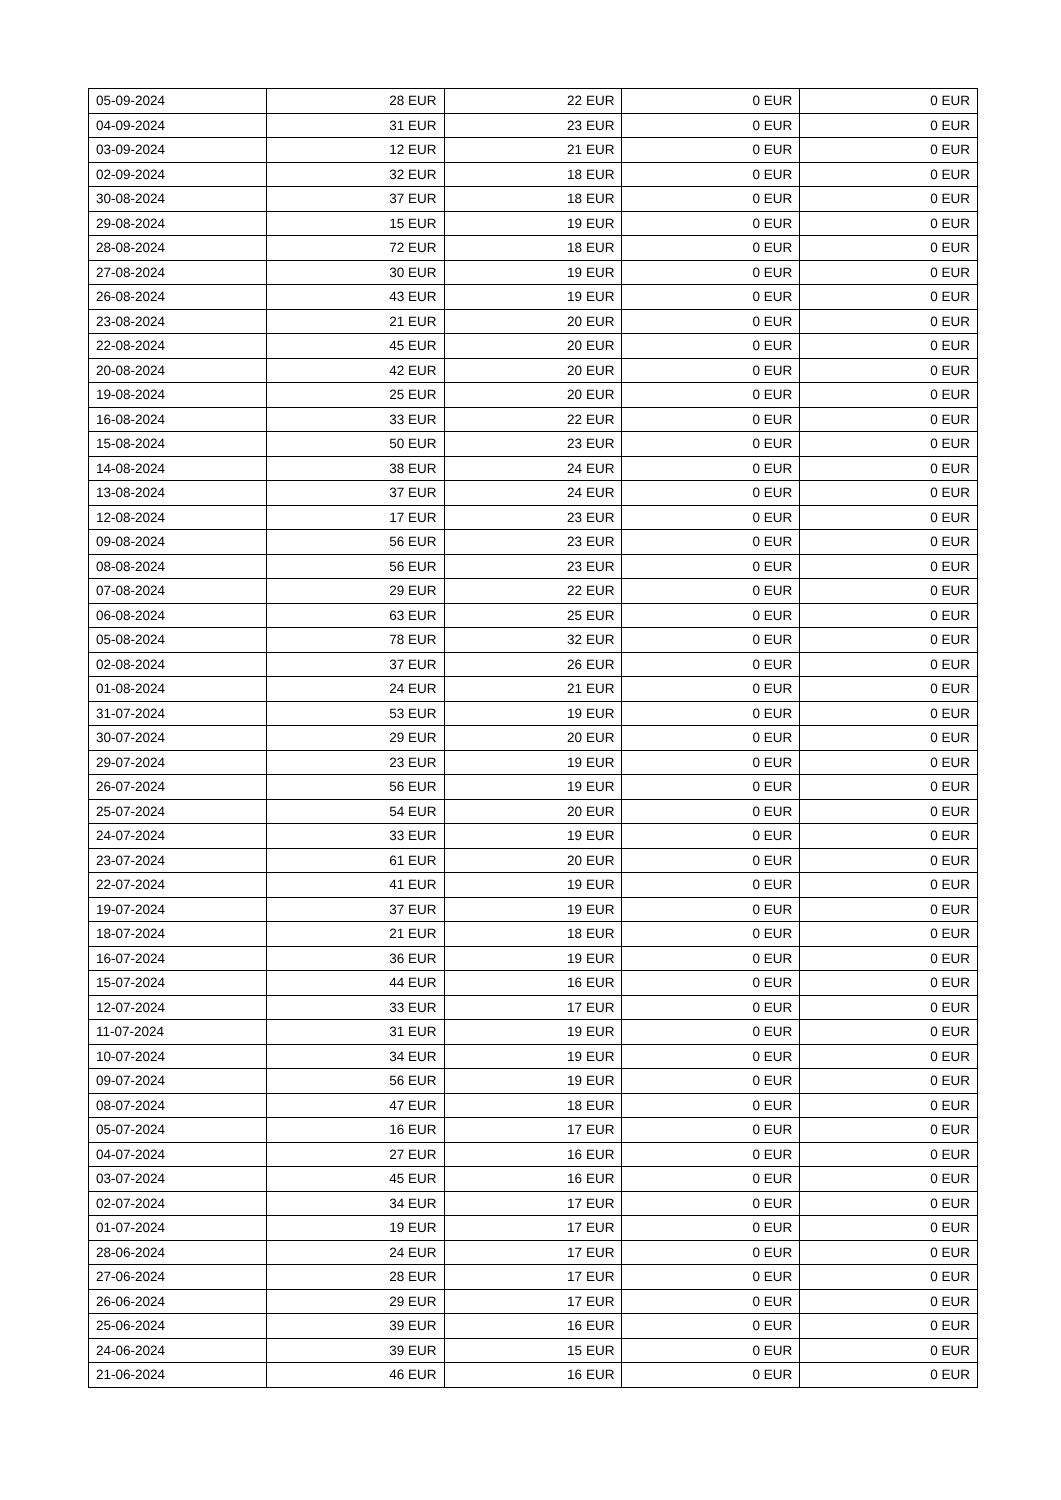| 05-09-2024 | 28 EUR | 22 EUR | 0 EUR | 0 EUR |
| 04-09-2024 | 31 EUR | 23 EUR | 0 EUR | 0 EUR |
| 03-09-2024 | 12 EUR | 21 EUR | 0 EUR | 0 EUR |
| 02-09-2024 | 32 EUR | 18 EUR | 0 EUR | 0 EUR |
| 30-08-2024 | 37 EUR | 18 EUR | 0 EUR | 0 EUR |
| 29-08-2024 | 15 EUR | 19 EUR | 0 EUR | 0 EUR |
| 28-08-2024 | 72 EUR | 18 EUR | 0 EUR | 0 EUR |
| 27-08-2024 | 30 EUR | 19 EUR | 0 EUR | 0 EUR |
| 26-08-2024 | 43 EUR | 19 EUR | 0 EUR | 0 EUR |
| 23-08-2024 | 21 EUR | 20 EUR | 0 EUR | 0 EUR |
| 22-08-2024 | 45 EUR | 20 EUR | 0 EUR | 0 EUR |
| 20-08-2024 | 42 EUR | 20 EUR | 0 EUR | 0 EUR |
| 19-08-2024 | 25 EUR | 20 EUR | 0 EUR | 0 EUR |
| 16-08-2024 | 33 EUR | 22 EUR | 0 EUR | 0 EUR |
| 15-08-2024 | 50 EUR | 23 EUR | 0 EUR | 0 EUR |
| 14-08-2024 | 38 EUR | 24 EUR | 0 EUR | 0 EUR |
| 13-08-2024 | 37 EUR | 24 EUR | 0 EUR | 0 EUR |
| 12-08-2024 | 17 EUR | 23 EUR | 0 EUR | 0 EUR |
| 09-08-2024 | 56 EUR | 23 EUR | 0 EUR | 0 EUR |
| 08-08-2024 | 56 EUR | 23 EUR | 0 EUR | 0 EUR |
| 07-08-2024 | 29 EUR | 22 EUR | 0 EUR | 0 EUR |
| 06-08-2024 | 63 EUR | 25 EUR | 0 EUR | 0 EUR |
| 05-08-2024 | 78 EUR | 32 EUR | 0 EUR | 0 EUR |
| 02-08-2024 | 37 EUR | 26 EUR | 0 EUR | 0 EUR |
| 01-08-2024 | 24 EUR | 21 EUR | 0 EUR | 0 EUR |
| 31-07-2024 | 53 EUR | 19 EUR | 0 EUR | 0 EUR |
| 30-07-2024 | 29 EUR | 20 EUR | 0 EUR | 0 EUR |
| 29-07-2024 | 23 EUR | 19 EUR | 0 EUR | 0 EUR |
| 26-07-2024 | 56 EUR | 19 EUR | 0 EUR | 0 EUR |
| 25-07-2024 | 54 EUR | 20 EUR | 0 EUR | 0 EUR |
| 24-07-2024 | 33 EUR | 19 EUR | 0 EUR | 0 EUR |
| 23-07-2024 | 61 EUR | 20 EUR | 0 EUR | 0 EUR |
| 22-07-2024 | 41 EUR | 19 EUR | 0 EUR | 0 EUR |
| 19-07-2024 | 37 EUR | 19 EUR | 0 EUR | 0 EUR |
| 18-07-2024 | 21 EUR | 18 EUR | 0 EUR | 0 EUR |
| 16-07-2024 | 36 EUR | 19 EUR | 0 EUR | 0 EUR |
| 15-07-2024 | 44 EUR | 16 EUR | 0 EUR | 0 EUR |
| 12-07-2024 | 33 EUR | 17 EUR | 0 EUR | 0 EUR |
| 11-07-2024 | 31 EUR | 19 EUR | 0 EUR | 0 EUR |
| 10-07-2024 | 34 EUR | 19 EUR | 0 EUR | 0 EUR |
| 09-07-2024 | 56 EUR | 19 EUR | 0 EUR | 0 EUR |
| 08-07-2024 | 47 EUR | 18 EUR | 0 EUR | 0 EUR |
| 05-07-2024 | 16 EUR | 17 EUR | 0 EUR | 0 EUR |
| 04-07-2024 | 27 EUR | 16 EUR | 0 EUR | 0 EUR |
| 03-07-2024 | 45 EUR | 16 EUR | 0 EUR | 0 EUR |
| 02-07-2024 | 34 EUR | 17 EUR | 0 EUR | 0 EUR |
| 01-07-2024 | 19 EUR | 17 EUR | 0 EUR | 0 EUR |
| 28-06-2024 | 24 EUR | 17 EUR | 0 EUR | 0 EUR |
| 27-06-2024 | 28 EUR | 17 EUR | 0 EUR | 0 EUR |
| 26-06-2024 | 29 EUR | 17 EUR | 0 EUR | 0 EUR |
| 25-06-2024 | 39 EUR | 16 EUR | 0 EUR | 0 EUR |
| 24-06-2024 | 39 EUR | 15 EUR | 0 EUR | 0 EUR |
| 21-06-2024 | 46 EUR | 16 EUR | 0 EUR | 0 EUR |